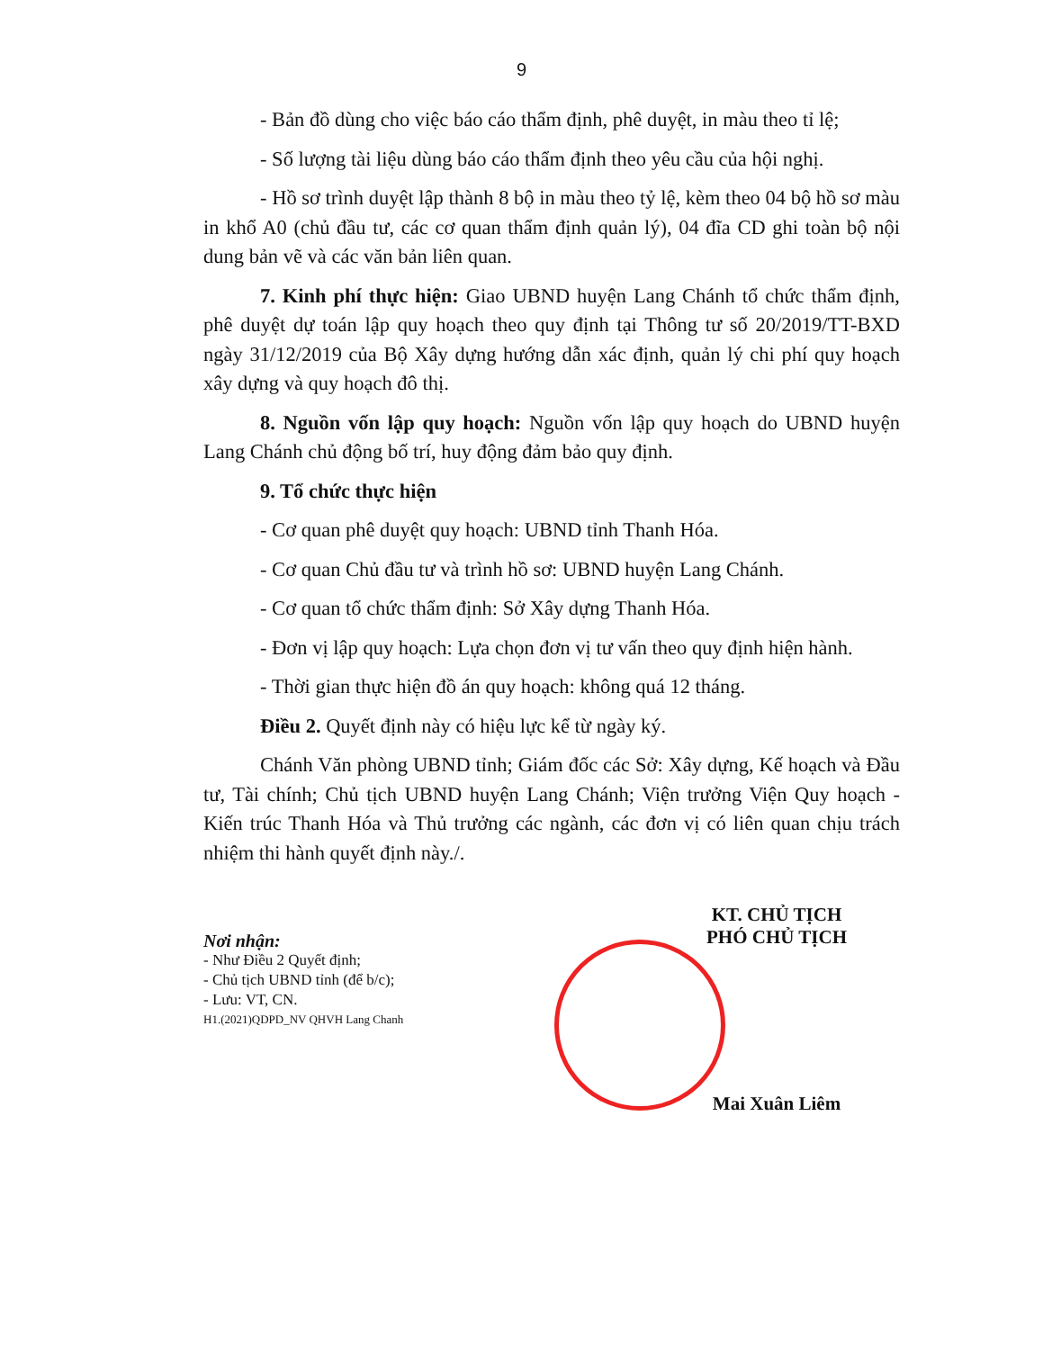9
- Bản đồ dùng cho việc báo cáo thẩm định, phê duyệt, in màu theo tỉ lệ;
- Số lượng tài liệu dùng báo cáo thẩm định theo yêu cầu của hội nghị.
- Hồ sơ trình duyệt lập thành 8 bộ in màu theo tỷ lệ, kèm theo 04 bộ hồ sơ màu in khổ A0 (chủ đầu tư, các cơ quan thẩm định quản lý), 04 đĩa CD ghi toàn bộ nội dung bản vẽ và các văn bản liên quan.
7. Kinh phí thực hiện: Giao UBND huyện Lang Chánh tổ chức thẩm định, phê duyệt dự toán lập quy hoạch theo quy định tại Thông tư số 20/2019/TT-BXD ngày 31/12/2019 của Bộ Xây dựng hướng dẫn xác định, quản lý chi phí quy hoạch xây dựng và quy hoạch đô thị.
8. Nguồn vốn lập quy hoạch: Nguồn vốn lập quy hoạch do UBND huyện Lang Chánh chủ động bố trí, huy động đảm bảo quy định.
9. Tổ chức thực hiện
- Cơ quan phê duyệt quy hoạch: UBND tỉnh Thanh Hóa.
- Cơ quan Chủ đầu tư và trình hồ sơ: UBND huyện Lang Chánh.
- Cơ quan tổ chức thẩm định: Sở Xây dựng Thanh Hóa.
- Đơn vị lập quy hoạch: Lựa chọn đơn vị tư vấn theo quy định hiện hành.
- Thời gian thực hiện đồ án quy hoạch: không quá 12 tháng.
Điều 2. Quyết định này có hiệu lực kể từ ngày ký.
Chánh Văn phòng UBND tỉnh; Giám đốc các Sở: Xây dựng, Kế hoạch và Đầu tư, Tài chính; Chủ tịch UBND huyện Lang Chánh; Viện trưởng Viện Quy hoạch - Kiến trúc Thanh Hóa và Thủ trưởng các ngành, các đơn vị có liên quan chịu trách nhiệm thi hành quyết định này./.
Nơi nhận:
- Như Điều 2 Quyết định;
- Chủ tịch UBND tỉnh (để b/c);
- Lưu: VT, CN.
H1.(2021)QDPD_NV QHVH Lang Chanh
KT. CHỦ TỊCH
PHÓ CHỦ TỊCH
Mai Xuân Liêm